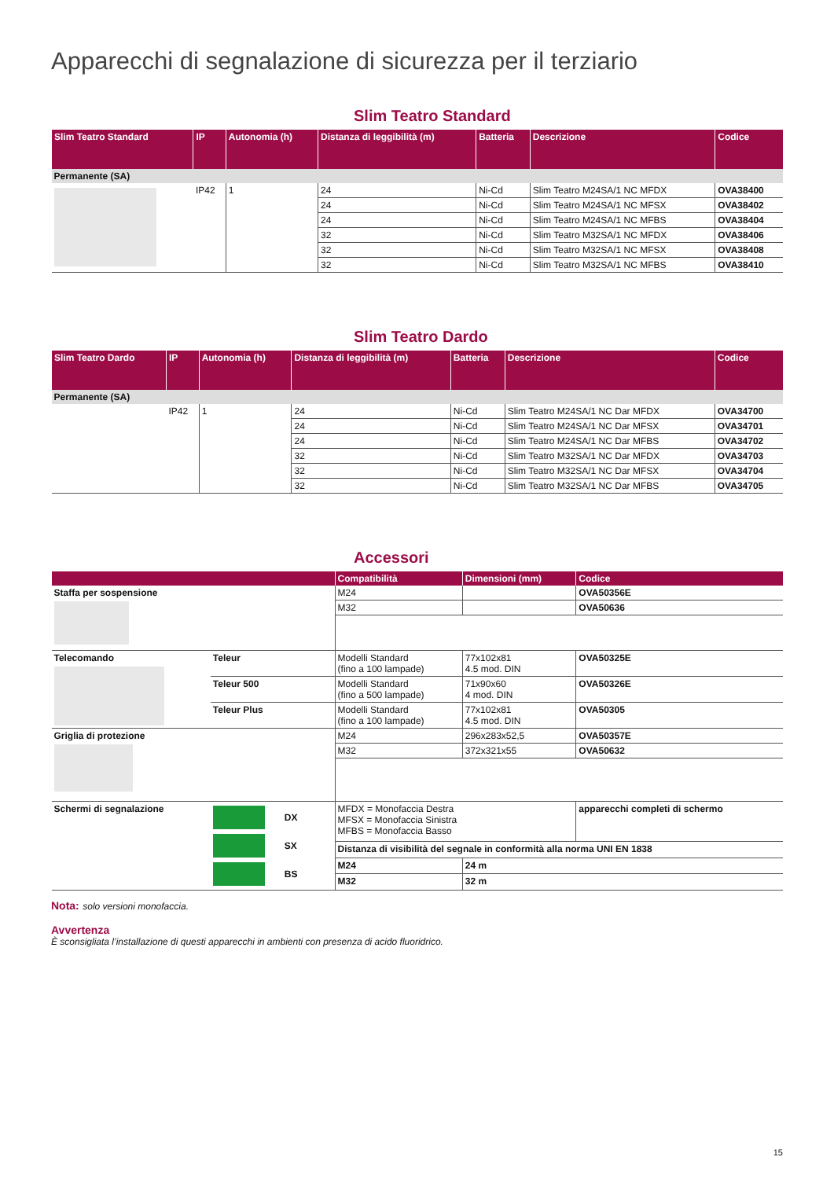Apparecchi di segnalazione di sicurezza per il terziario
Slim Teatro Standard
| Slim Teatro Standard | IP | Autonomia (h) | Distanza di leggibilità (m) | Batteria | Descrizione | Codice |
| --- | --- | --- | --- | --- | --- | --- |
| Permanente (SA) | | | | | | |
| | IP42 | 1 | 24 | Ni-Cd | Slim Teatro M24SA/1 NC MFDX | OVA38400 |
| | | | 24 | Ni-Cd | Slim Teatro M24SA/1 NC MFSX | OVA38402 |
| | | | 24 | Ni-Cd | Slim Teatro M24SA/1 NC MFBS | OVA38404 |
| | | | 32 | Ni-Cd | Slim Teatro M32SA/1 NC MFDX | OVA38406 |
| | | | 32 | Ni-Cd | Slim Teatro M32SA/1 NC MFSX | OVA38408 |
| | | | 32 | Ni-Cd | Slim Teatro M32SA/1 NC MFBS | OVA38410 |
Slim Teatro Dardo
| Slim Teatro Dardo | IP | Autonomia (h) | Distanza di leggibilità (m) | Batteria | Descrizione | Codice |
| --- | --- | --- | --- | --- | --- | --- |
| Permanente (SA) | | | | | | |
| | IP42 | 1 | 24 | Ni-Cd | Slim Teatro M24SA/1 NC Dar MFDX | OVA34700 |
| | | | 24 | Ni-Cd | Slim Teatro M24SA/1 NC Dar MFSX | OVA34701 |
| | | | 24 | Ni-Cd | Slim Teatro M24SA/1 NC Dar MFBS | OVA34702 |
| | | | 32 | Ni-Cd | Slim Teatro M32SA/1 NC Dar MFDX | OVA34703 |
| | | | 32 | Ni-Cd | Slim Teatro M32SA/1 NC Dar MFSX | OVA34704 |
| | | | 32 | Ni-Cd | Slim Teatro M32SA/1 NC Dar MFBS | OVA34705 |
Accessori
| | | Compatibilità | Dimensioni (mm) | Codice |
| --- | --- | --- | --- | --- |
| Staffa per sospensione | | M24 | | OVA50356E |
| | | M32 | | OVA50636 |
| Telecomando | Teleur | Modelli Standard (fino a 100 lampade) | 77x102x81 4.5 mod. DIN | OVA50325E |
| | Teleur 500 | Modelli Standard (fino a 500 lampade) | 71x90x60 4 mod. DIN | OVA50326E |
| | Teleur Plus | Modelli Standard (fino a 100 lampade) | 77x102x81 4.5 mod. DIN | OVA50305 |
| Griglia di protezione | | M24 | 296x283x52,5 | OVA50357E |
| | | M32 | 372x321x55 | OVA50632 |
| Schermi di segnalazione | DX SX BS | MFDX = Monofaccia Destra MFSX = Monofaccia Sinistra MFBS = Monofaccia Basso | | apparecchi completi di schermo |
| | | Distanza di visibilità del segnale in conformità alla norma UNI EN 1838 | | |
| | | M24 | 24 m | |
| | | M32 | 32 m | |
Nota: solo versioni monofaccia.
Avvertenza
È sconsigliata l’installazione di questi apparecchi in ambienti con presenza di acido fluoridrico.
15